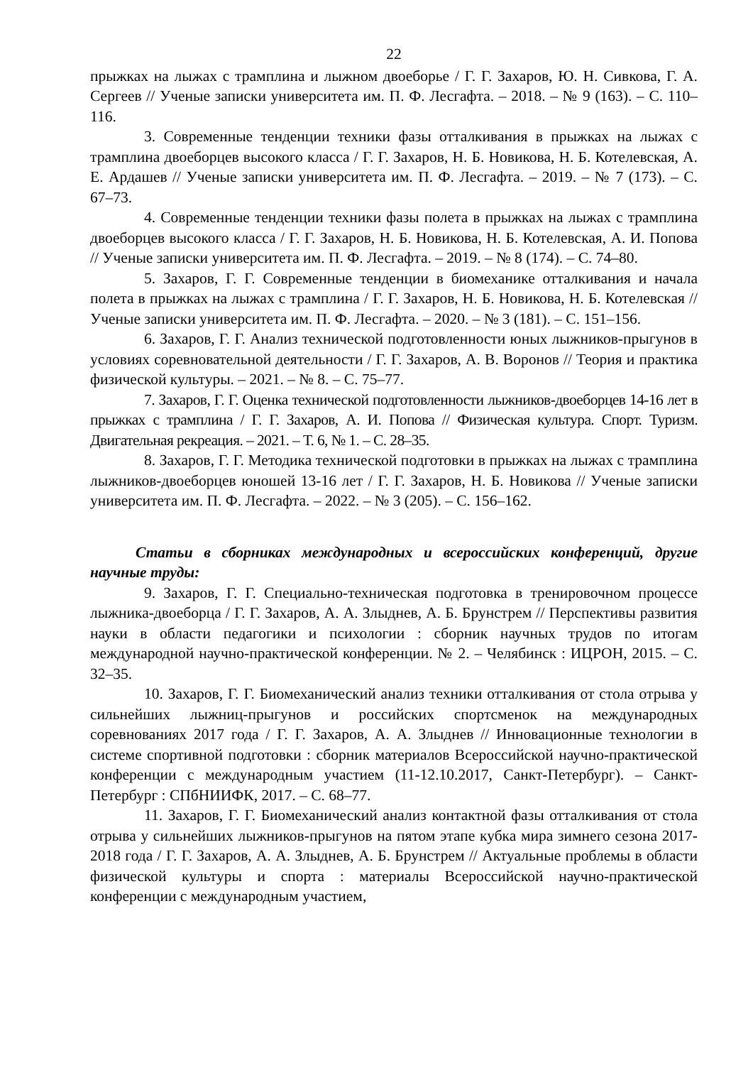22
прыжках на лыжах с трамплина и лыжном двоеборье / Г. Г. Захаров, Ю. Н. Сивкова, Г. А. Сергеев // Ученые записки университета им. П. Ф. Лесгафта. – 2018. – № 9 (163). – С. 110–116.
3. Современные тенденции техники фазы отталкивания в прыжках на лыжах с трамплина двоеборцев высокого класса / Г. Г. Захаров, Н. Б. Новикова, Н. Б. Котелевская, А. Е. Ардашев // Ученые записки университета им. П. Ф. Лесгафта. – 2019. – № 7 (173). – С. 67–73.
4. Современные тенденции техники фазы полета в прыжках на лыжах с трамплина двоеборцев высокого класса / Г. Г. Захаров, Н. Б. Новикова, Н. Б. Котелевская, А. И. Попова // Ученые записки университета им. П. Ф. Лесгафта. – 2019. – № 8 (174). – С. 74–80.
5. Захаров, Г. Г. Современные тенденции в биомеханике отталкивания и начала полета в прыжках на лыжах с трамплина / Г. Г. Захаров, Н. Б. Новикова, Н. Б. Котелевская // Ученые записки университета им. П. Ф. Лесгафта. – 2020. – № 3 (181). – С. 151–156.
6. Захаров, Г. Г. Анализ технической подготовленности юных лыжников-прыгунов в условиях соревновательной деятельности / Г. Г. Захаров, А. В. Воронов // Теория и практика физической культуры. – 2021. – № 8. – С. 75–77.
7. Захаров, Г. Г. Оценка технической подготовленности лыжников-двоеборцев 14-16 лет в прыжках с трамплина / Г. Г. Захаров, А. И. Попова // Физическая культура. Спорт. Туризм. Двигательная рекреация. – 2021. – Т. 6, № 1. – С. 28–35.
8. Захаров, Г. Г. Методика технической подготовки в прыжках на лыжах с трамплина лыжников-двоеборцев юношей 13-16 лет / Г. Г. Захаров, Н. Б. Новикова // Ученые записки университета им. П. Ф. Лесгафта. – 2022. – № 3 (205). – С. 156–162.
Статьи в сборниках международных и всероссийских конференций, другие научные труды:
9. Захаров, Г. Г. Специально-техническая подготовка в тренировочном процессе лыжника-двоеборца / Г. Г. Захаров, А. А. Злыднев, А. Б. Брунстрем // Перспективы развития науки в области педагогики и психологии : сборник научных трудов по итогам международной научно-практической конференции. № 2. – Челябинск : ИЦРОН, 2015. – С. 32–35.
10. Захаров, Г. Г. Биомеханический анализ техники отталкивания от стола отрыва у сильнейших лыжниц-прыгунов и российских спортсменок на международных соревнованиях 2017 года / Г. Г. Захаров, А. А. Злыднев // Инновационные технологии в системе спортивной подготовки : сборник материалов Всероссийской научно-практической конференции с международным участием (11-12.10.2017, Санкт-Петербург). – Санкт-Петербург : СПбНИИФК, 2017. – С. 68–77.
11. Захаров, Г. Г. Биомеханический анализ контактной фазы отталкивания от стола отрыва у сильнейших лыжников-прыгунов на пятом этапе кубка мира зимнего сезона 2017-2018 года / Г. Г. Захаров, А. А. Злыднев, А. Б. Брунстрем // Актуальные проблемы в области физической культуры и спорта : материалы Всероссийской научно-практической конференции с международным участием,